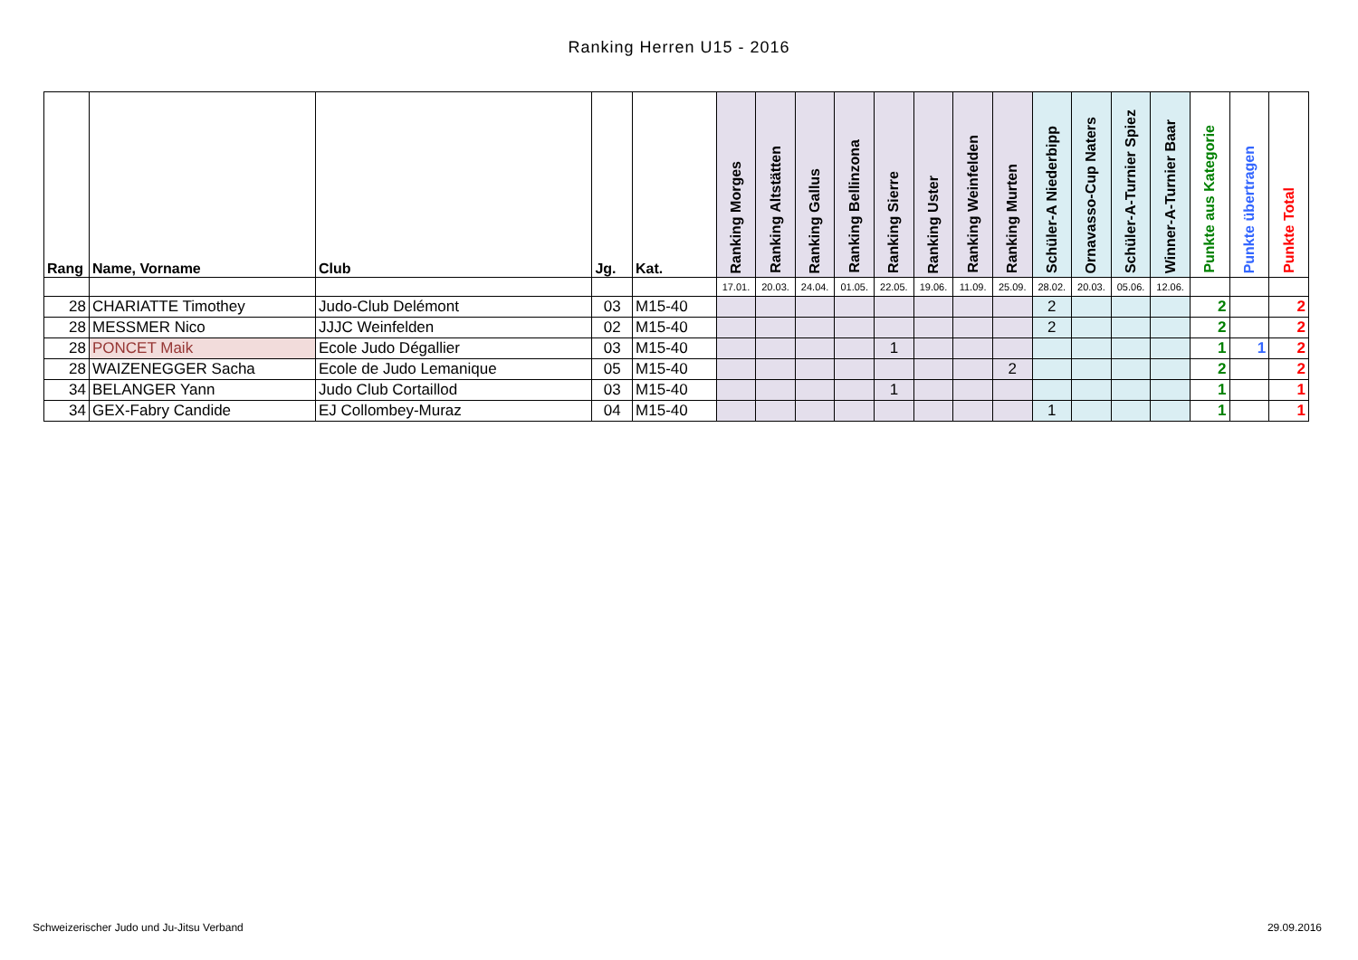Ranking Herren U15 - 2016
| Rang | Name, Vorname | Club | Jg. | Kat. | Ranking Morges | Ranking Altstätten | Ranking Gallus | Ranking Bellinzona | Ranking Sierre | Ranking Uster | Ranking Weinfelden | Ranking Murten | Schüler-A Niederbipp | Ornavasso-Cup Naters | Schüler-A-Turnier Spiez | Winner-A-Turnier Baar | Punkte aus Kategorie | Punkte übertragen | Punkte Total |
| --- | --- | --- | --- | --- | --- | --- | --- | --- | --- | --- | --- | --- | --- | --- | --- | --- | --- | --- | --- |
| | | | | | 17.01. | 20.03. | 24.04. | 01.05. | 22.05. | 19.06. | 11.09. | 25.09. | 28.02. | 20.03. | 05.06. | 12.06. | | | |
| 28 | CHARIATTE Timothey | Judo-Club Delémont | 03 | M15-40 | | | | | | | | | 2 | | | | 2 | | 2 |
| 28 | MESSMER Nico | JJJC Weinfelden | 02 | M15-40 | | | | | | | | | 2 | | | | 2 | | 2 |
| 28 | PONCET Maik | Ecole Judo Dégallier | 03 | M15-40 | | | | | 1 | | | | | | | | 1 | 1 | 2 |
| 28 | WAIZENEGGER Sacha | Ecole de Judo Lemanique | 05 | M15-40 | | | | | | | | 2 | | | | | 2 | | 2 |
| 34 | BELANGER Yann | Judo Club Cortaillod | 03 | M15-40 | | | | | 1 | | | | | | | | 1 | | 1 |
| 34 | GEX-Fabry Candide | EJ Collombey-Muraz | 04 | M15-40 | | | | | | | | | 1 | | | | 1 | | 1 |
Schweizerischer Judo und Ju-Jitsu Verband
29.09.2016